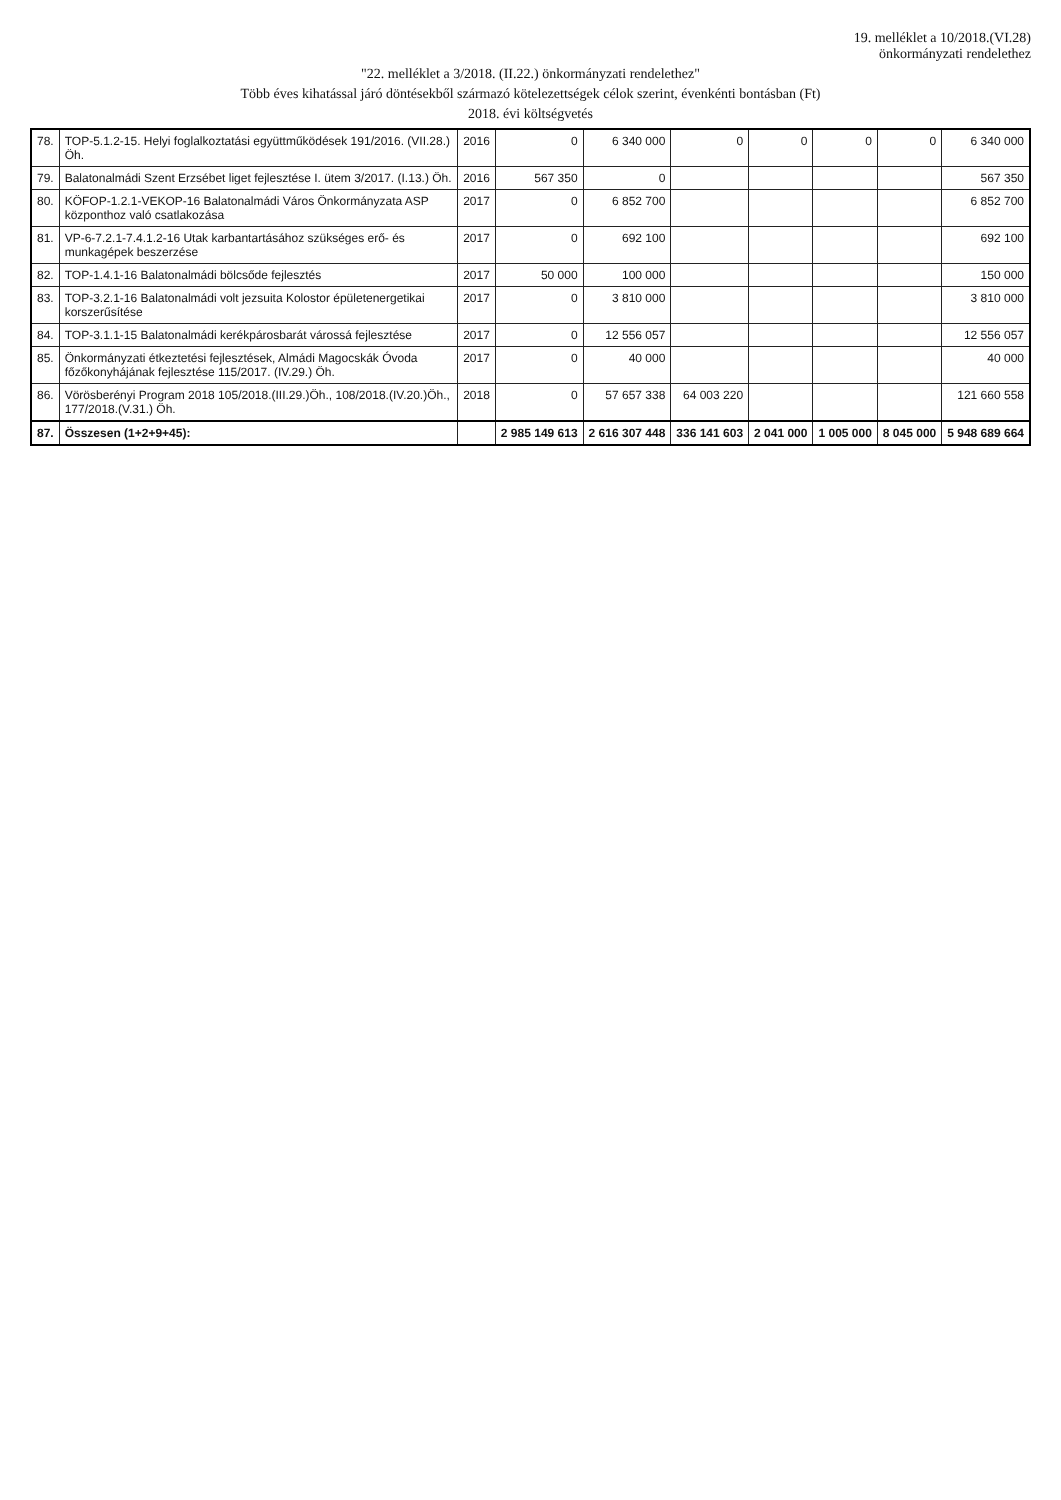19. melléklet a 10/2018.(VI.28)
önkormányzati rendelethez
"22. melléklet a 3/2018. (II.22.) önkormányzati rendelethez"
Több éves kihatással járó döntésekből származó kötelezettségek célok szerint, évenkénti bontásban (Ft)
2018. évi költségvetés
| 78. | TOP-5.1.2-15. Helyi foglalkoztatási együttműködések 191/2016. (VII.28.) Öh. | 2016 | 0 | 6 340 000 | 0 | 0 | 0 | 0 | 6 340 000 |
| 79. | Balatonalmádi Szent Erzsébet liget fejlesztése I. ütem 3/2017. (I.13.) Öh. | 2016 | 567 350 | 0 | | | | | 567 350 |
| 80. | KÖFOP-1.2.1-VEKOP-16 Balatonalmádi Város Önkormányzata ASP központhoz való csatlakozása | 2017 | 0 | 6 852 700 | | | | | 6 852 700 |
| 81. | VP-6-7.2.1-7.4.1.2-16 Utak karbantartásához szükséges erő- és munkagépek beszerzése | 2017 | 0 | 692 100 | | | | | 692 100 |
| 82. | TOP-1.4.1-16 Balatonalmádi bölcsőde fejlesztés | 2017 | 50 000 | 100 000 | | | | | 150 000 |
| 83. | TOP-3.2.1-16 Balatonalmádi volt jezsuita Kolostor épületenergetikai korszerűsítése | 2017 | 0 | 3 810 000 | | | | | 3 810 000 |
| 84. | TOP-3.1.1-15 Balatonalmádi kerékpárosbarát várossá fejlesztése | 2017 | 0 | 12 556 057 | | | | | 12 556 057 |
| 85. | Önkormányzati étkeztetési fejlesztések, Almádi Magocskák Óvoda főzőkonyhájának fejlesztése 115/2017. (IV.29.) Öh. | 2017 | 0 | 40 000 | | | | | 40 000 |
| 86. | Vörösberényi Program 2018 105/2018.(III.29.)Öh., 108/2018.(IV.20.)Öh., 177/2018.(V.31.) Öh. | 2018 | 0 | 57 657 338 | 64 003 220 | | | | 121 660 558 |
| 87. | Összesen (1+2+9+45): | | 2 985 149 613 | 2 616 307 448 | 336 141 603 | 2 041 000 | 1 005 000 | 8 045 000 | 5 948 689 664 |